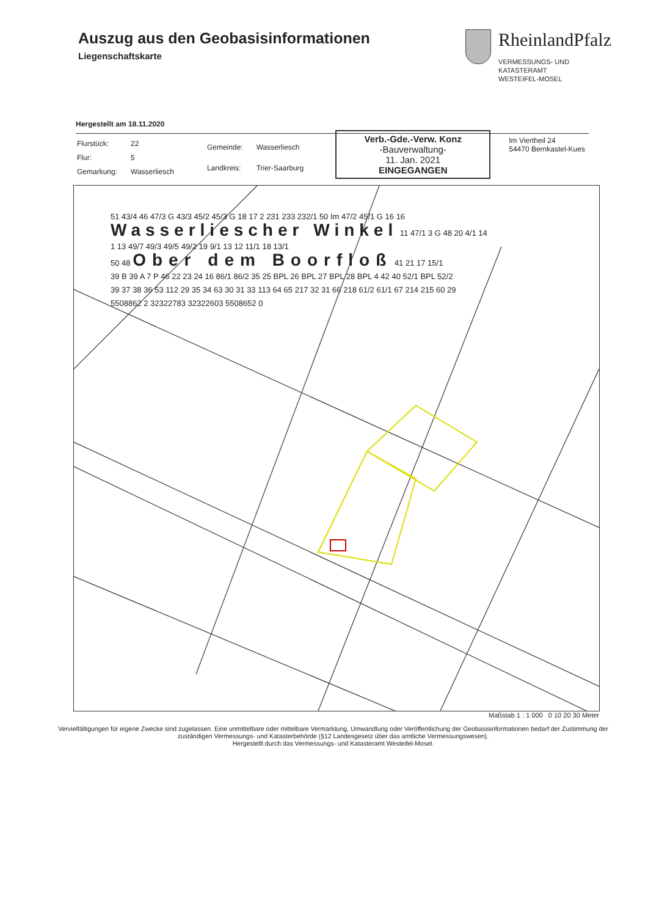Auszug aus den Geobasisinformationen
Liegenschaftskarte
RheinlandPfalz
VERMESSUNGS- UND
KATASTERAMT
WESTEIFEL-MOSEL
Hergestellt am 18.11.2020
| Flurstück: | 22 |
| Flur: | 5 |
| Gemarkung: | Wasserliesch |
| Gemeinde: | Wasserliesch |
| Landkreis: | Trier-Saarburg |
Verb.-Gde.-Verw. Konz
-Bauverwaltung-
11. Jan. 2021
EINGEGANGEN
Im Viertheil 24
54470 Bernkastel-Kues
51 43/4 46 47/3 G 43/3 45/2 45/3 G 18 17 2 231 233 232/1 50 Im 47/2 45/1 G 16 16
Wasserliescher Winkel 11 47/1 3 G 48 20 4/1 14
1 13 49/7 49/3 49/5 49/2 19 9/1 13 12 11/1 18 13/1
50 48 Ober dem Boorfloß 41 21 17 15/1
39 B 39 A 7 P 46 22 23 24 16 86/1 86/2 35 25 BPL 26 BPL 27 BPL 28 BPL 4 42 40 52/1 BPL 52/2
39 37 38 36 53 112 29 35 34 63 30 31 33 113 64 65 217 32 31 66 218 61/2 61/1 67 214 215 60 29
5508862 2 32322783 32322603 5508652 0
Maßstab 1 : 1 000 0 10 20 30 Meter
Vervielfältigungen für eigene Zwecke sind zugelassen. Eine unmittelbare oder mittelbare Vermarktung, Umwandlung oder Veröffentlichung der Geobasisinformationen bedarf der Zustimmung der zuständigen Vermessungs- und Katasterbehörde (§12 Landesgesetz über das amtliche Vermessungswesen).
Hergestellt durch das Vermessungs- und Katasteramt Westeifel-Mosel.